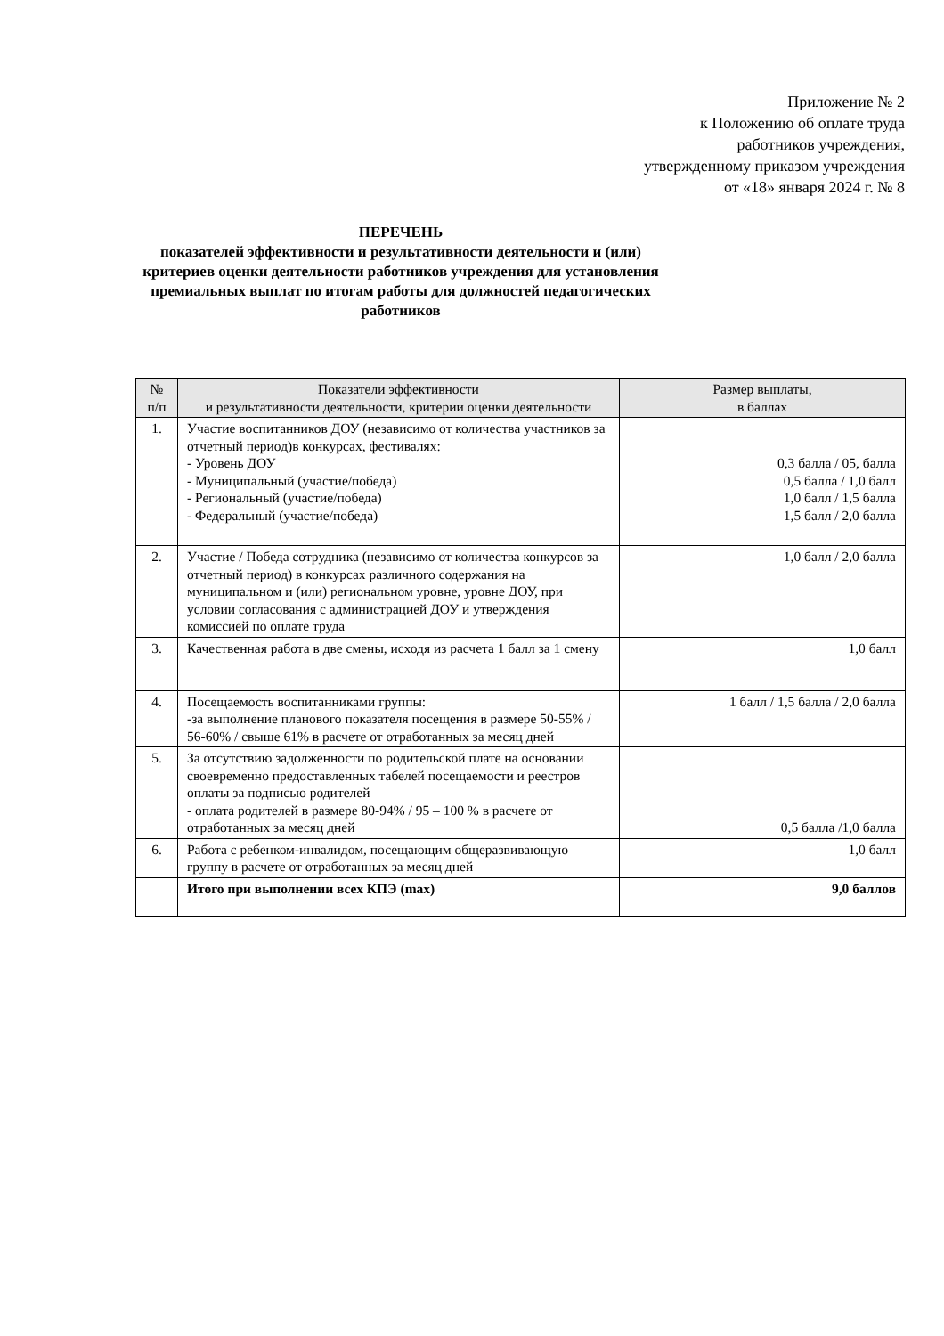Приложение № 2
к Положению об оплате труда
работников учреждения,
утвержденному приказом учреждения
от «18» января 2024 г. № 8
ПЕРЕЧЕНЬ
показателей эффективности и результативности деятельности и (или) критериев оценки деятельности работников учреждения для установления премиальных выплат по итогам работы для должностей педагогических работников
| № п/п | Показатели эффективности и результативности деятельности, критерии оценки деятельности | Размер выплаты, в баллах |
| --- | --- | --- |
| 1. | Участие воспитанников ДОУ (независимо от количества участников за отчетный период)в конкурсах, фестивалях: - Уровень ДОУ - Муниципальный (участие/победа) - Региональный (участие/победа) - Федеральный (участие/победа) | 0,3 балла / 05, балла 0,5 балла / 1,0 балл 1,0 балл / 1,5 балла 1,5 балл / 2,0 балла |
| 2. | Участие / Победа сотрудника (независимо от количества конкурсов за отчетный период) в конкурсах различного содержания на муниципальном и (или) региональном уровне, уровне ДОУ, при условии согласования с администрацией ДОУ и утверждения комиссией по оплате труда | 1,0 балл / 2,0 балла |
| 3. | Качественная работа в две смены, исходя из расчета 1 балл за 1 смену | 1,0 балл |
| 4. | Посещаемость воспитанниками группы: -за выполнение планового показателя посещения в размере 50-55% / 56-60% / свыше 61% в расчете от отработанных за месяц дней | 1 балл / 1,5 балла / 2,0 балла |
| 5. | За отсутствию задолженности по родительской плате на основании своевременно предоставленных табелей посещаемости и реестров оплаты за подписью родителей - оплата родителей в размере 80-94% / 95 – 100 % в расчете от отработанных за месяц дней | 0,5 балла /1,0 балла |
| 6. | Работа с ребенком-инвалидом, посещающим общеразвивающую группу в расчете от отработанных за месяц дней | 1,0 балл |
| | Итого при выполнении всех КПЭ (max) | 9,0 баллов |